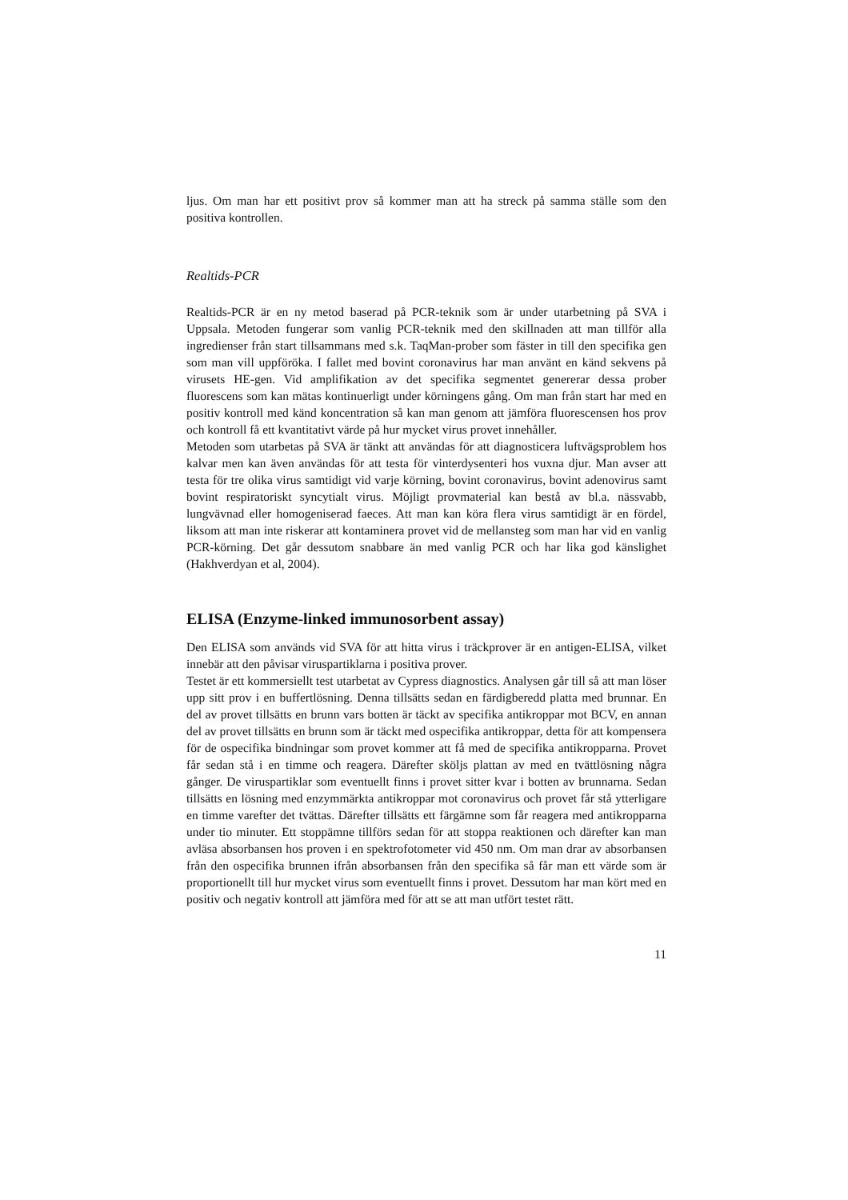ljus. Om man har ett positivt prov så kommer man att ha streck på samma ställe som den positiva kontrollen.
Realtids-PCR
Realtids-PCR är en ny metod baserad på PCR-teknik som är under utarbetning på SVA i Uppsala. Metoden fungerar som vanlig PCR-teknik med den skillnaden att man tillför alla ingredienser från start tillsammans med s.k. TaqMan-prober som fäster in till den specifika gen som man vill uppföröka. I fallet med bovint coronavirus har man använt en känd sekvens på virusets HE-gen. Vid amplifikation av det specifika segmentet genererar dessa prober fluorescens som kan mätas kontinuerligt under körningens gång. Om man från start har med en positiv kontroll med känd koncentration så kan man genom att jämföra fluorescensen hos prov och kontroll få ett kvantitativt värde på hur mycket virus provet innehåller.
Metoden som utarbetas på SVA är tänkt att användas för att diagnosticera luftvägsproblem hos kalvar men kan även användas för att testa för vinterdysenteri hos vuxna djur. Man avser att testa för tre olika virus samtidigt vid varje körning, bovint coronavirus, bovint adenovirus samt bovint respiratoriskt syncytialt virus. Möjligt provmaterial kan bestå av bl.a. nässvabb, lungvävnad eller homogeniserad faeces. Att man kan köra flera virus samtidigt är en fördel, liksom att man inte riskerar att kontaminera provet vid de mellansteg som man har vid en vanlig PCR-körning. Det går dessutom snabbare än med vanlig PCR och har lika god känslighet (Hakhverdyan et al, 2004).
ELISA (Enzyme-linked immunosorbent assay)
Den ELISA som används vid SVA för att hitta virus i träckprover är en antigen-ELISA, vilket innebär att den påvisar viruspartiklarna i positiva prover.
Testet är ett kommersiellt test utarbetat av Cypress diagnostics. Analysen går till så att man löser upp sitt prov i en buffertlösning. Denna tillsätts sedan en färdigberedd platta med brunnar. En del av provet tillsätts en brunn vars botten är täckt av specifika antikroppar mot BCV, en annan del av provet tillsätts en brunn som är täckt med ospecifika antikroppar, detta för att kompensera för de ospecifika bindningar som provet kommer att få med de specifika antikropparna. Provet får sedan stå i en timme och reagera. Därefter sköljs plattan av med en tvättlösning några gånger. De viruspartiklar som eventuellt finns i provet sitter kvar i botten av brunnarna. Sedan tillsätts en lösning med enzymmärkta antikroppar mot coronavirus och provet får stå ytterligare en timme varefter det tvättas. Därefter tillsätts ett färgämne som får reagera med antikropparna under tio minuter. Ett stoppämne tillförs sedan för att stoppa reaktionen och därefter kan man avläsa absorbansen hos proven i en spektrofotometer vid 450 nm. Om man drar av absorbansen från den ospecifika brunnen ifrån absorbansen från den specifika så får man ett värde som är proportionellt till hur mycket virus som eventuellt finns i provet. Dessutom har man kört med en positiv och negativ kontroll att jämföra med för att se att man utfört testet rätt.
11